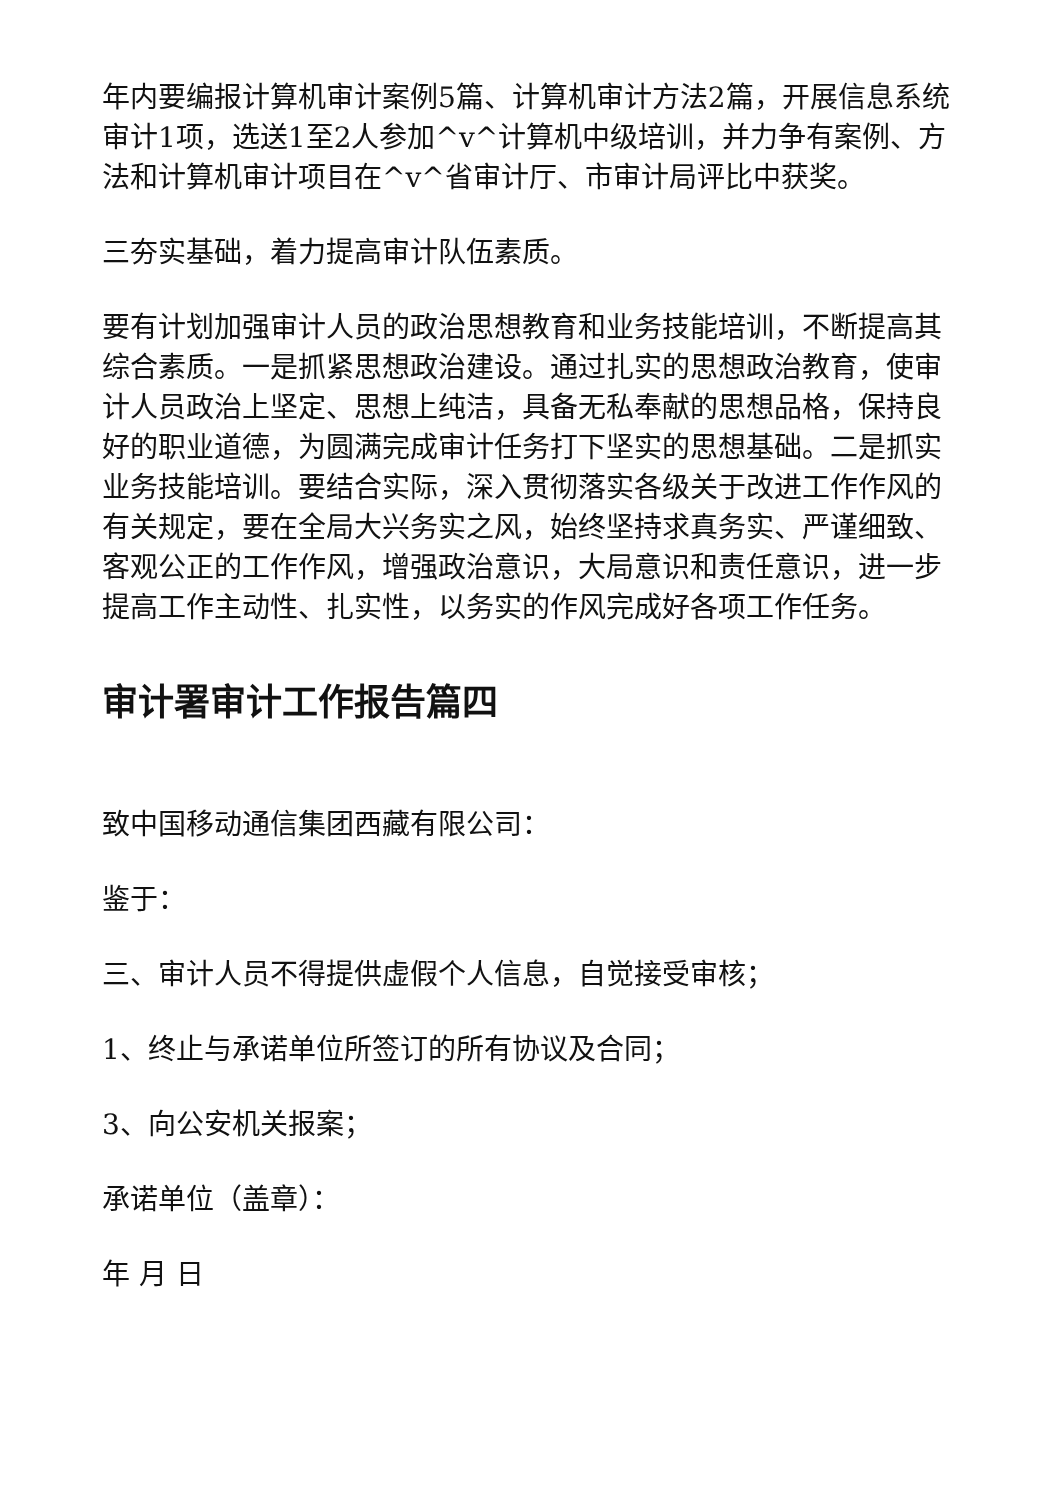年内要编报计算机审计案例5篇、计算机审计方法2篇，开展信息系统审计1项，选送1至2人参加^v^计算机中级培训，并力争有案例、方法和计算机审计项目在^v^省审计厅、市审计局评比中获奖。
三夯实基础，着力提高审计队伍素质。
要有计划加强审计人员的政治思想教育和业务技能培训，不断提高其综合素质。一是抓紧思想政治建设。通过扎实的思想政治教育，使审计人员政治上坚定、思想上纯洁，具备无私奉献的思想品格，保持良好的职业道德，为圆满完成审计任务打下坚实的思想基础。二是抓实业务技能培训。要结合实际，深入贯彻落实各级关于改进工作作风的有关规定，要在全局大兴务实之风，始终坚持求真务实、严谨细致、客观公正的工作作风，增强政治意识，大局意识和责任意识，进一步提高工作主动性、扎实性，以务实的作风完成好各项工作任务。
审计署审计工作报告篇四
致中国移动通信集团西藏有限公司：
鉴于：
三、审计人员不得提供虚假个人信息，自觉接受审核；
1、终止与承诺单位所签订的所有协议及合同；
3、向公安机关报案；
承诺单位（盖章）：
年 月 日